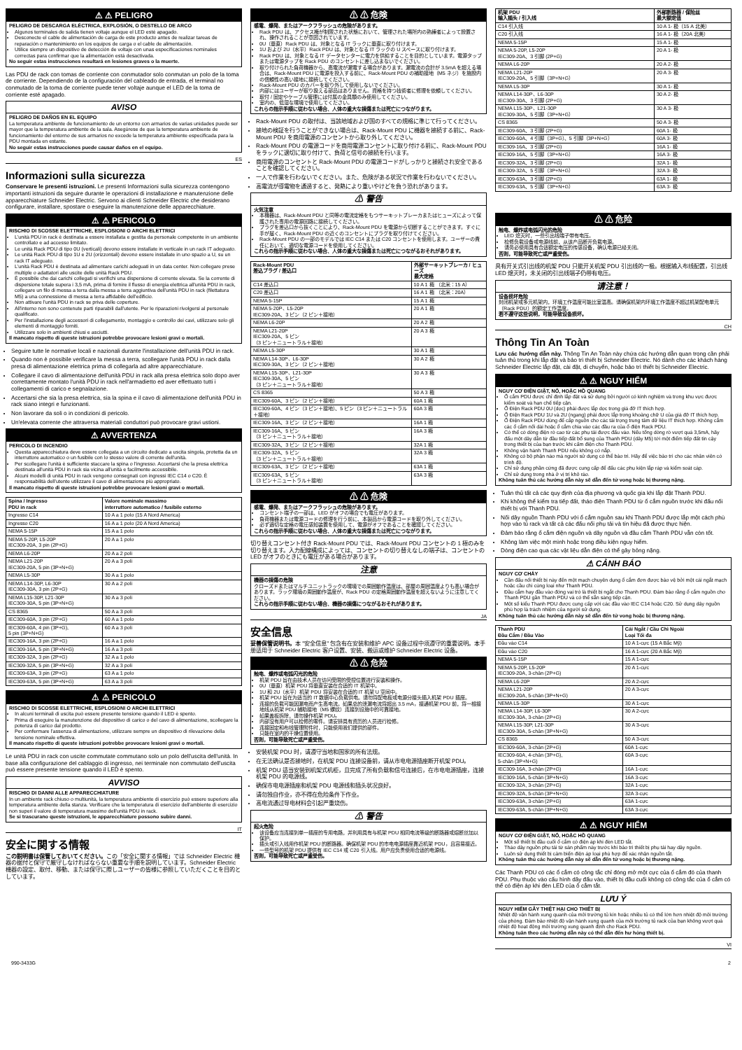⚠ ⚠ PELIGRO
PELIGRO DE DESCARGA ELÉCTRICA, EXPLOSIÓN, O DESTELLO DE ARCO
Algunos terminales de salida tienen voltaje aunque el LED esté apagado.
Desconecte el cable de alimentación de carga de este producto antes de realizar tareas de reparación o mantenimiento en los equipos de carga o el cable de alimentación.
Utilice siempre un dispositivo de detección de voltaje con unas especificaciones nominales correctas para confirmar que la alimentación está desactivada.
No seguir estas instrucciones resultará en lesiones graves o la muerte.
Las PDU de rack con tomas de corriente con conmutador solo conmutan un polo de la toma de corriente. Dependiendo de la configuración del cableado de entrada, el terminal no conmutado de la toma de corriente puede tener voltaje aunque el LED de la toma de corriente esté apagado.
AVISO
PELIGRO DE DAÑOS EN EL EQUIPO
La temperatura ambiente de funcionamiento de un entorno con armarios de varias unidades puede ser mayor que la temperatura ambiente de la sala. Asegúrese de que la temperatura ambiente de funcionamiento del entorno de sus armarios no excede la temperatura ambiente especificada para la PDU montada en estante.
No seguir estas instrucciones puede causar daños en el equipo.
ES
Informazioni sulla sicurezza
Conservare le presenti istruzioni. Le presenti Informazioni sulla sicurezza contengono importanti istruzioni da seguire durante le operazioni di installazione e manutenzione delle apparecchiature Schneider Electric. Servono ai clienti Schneider Electric che desiderano configurare, installare, spostare o eseguire la manutenzione delle apparecchiature.
⚠ ⚠ PERICOLO
RISCHIO DI SCOSSE ELETTRICHE, ESPLOSIONI O ARCHI ELETTRICI
L'unità PDU in rack è destinata a essere installata e gestita da personale competente in un ambiente controllato e ad accesso limitato.
Le unità Rack PDU di tipo 0U (verticali) devono essere installate in verticale in un rack IT adeguato.
Le unità Rack PDU di tipo 1U e 2U (orizzontali) devono essere installate in uno spazio a U, su un rack IT adeguato.
L'unità Rack PDU è destinata ad alimentare carichi adeguati in un data center. Non collegare prese multiple o adattatori alle uscite delle unità Rack PDU.
È possibile che dai carichi collegati si verifichi una dispersione di corrente elevata. Se la corrente di dispersione totale supera i 3,5 mA, prima di fornire il flusso di energia elettrica all'unità PDU in rack, collegare un filo di messa a terra dalla messa a terra aggiuntiva dell'unità PDU in rack (filettatura M5) a una connessione di messa a terra affidabile dell'edificio.
Non attivare l'unità PDU in rack se priva delle coperture.
All'interno non sono contenute parti riparabili dall'utente. Per le riparazioni rivolgersi al personale qualificato.
Per l'installazione degli accessori di collegamento, montaggio e controllo dei cavi, utilizzare solo gli elementi di montaggio forniti.
Utilizzare solo in ambienti chiusi e asciutti.
Il mancato rispetto di queste istruzioni potrebbe provocare lesioni gravi o mortali.
Seguire tutte le normative locali e nazionali durante l'installazione dell'unità PDU in rack.
Quando non è possibile verificare la messa a terra, scollegare l'unità PDU in rack dalla presa di alimentazione elettrica prima di collegarla ad altre apparecchiature.
Collegare il cavo di alimentazione dell'unità PDU in rack alla presa elettrica solo dopo aver correttamente montato l'unità PDU in rack nell'armadietto ed aver effettuato tutti i collegamenti di carico e segnalazione.
Accertarsi che sia la presa elettrica, sia la spina e il cavo di alimentazione dell'unità PDU in rack siano integri e funzionanti.
Non lavorare da soli o in condizioni di pericolo.
Un'elevata corrente che attraversa materiali conduttori può provocare gravi ustioni.
⚠ AVVERTENZA
PERICOLO DI INCENDIO
Questa apparecchiatura deve essere collegata a un circuito dedicato a uscita singola, protetta da un interruttore automatico o un fusibile con lo stesso valore di corrente dell'unità.
Per scollegare l'unità è sufficiente staccare la spina o l'ingresso. Accertarsi che la presa elettrica destinata all'unità PDU in rack sia vicina all'unità e facilmente accessibile.
Alcuni modelli di unità PDU in rack vengono consegnati con ingressi IEC C14 o C20. È responsabilità dell'utente utilizzare il cavo di alimentazione più appropriato.
Il mancato rispetto di queste istruzioni potrebbe provocare lesioni gravi o mortali.
| Spina / Ingresso PDU in rack | Valore nominale massimo interruttore automatico / fusibile esterno |
| --- | --- |
| Ingresso C14 | 10 A a 1 polo (15 A Nord America) |
| Ingresso C20 | 16 A a 1 polo (20 A Nord America) |
| NEMA 5-15P | 15 A a 1 polo |
| NEMA 5-20P, L5-20P IEC309-20A, 3 pin (2P+G) | 20 A a 1 polo |
| NEMA L6-20P | 20 A a 2 poli |
| NEMA L21-20P IEC309-20A, 5 pin (3P+N+G) | 20 A a 3 poli |
| NEMA L5-30P | 30 A a 1 polo |
| NEMA L14-30P, L6-30P IEC309-30A, 3 pin (2P+G) | 30 A a 2 poli |
| NEMA L15-30P, L21-30P IEC309-30A, 5 pin (3P+N+G) | 30 A a 3 poli |
| CS 8365 | 50 A a 3 poli |
| IEC309-60A, 3 pin (2P+G) | 60 A a 1 polo |
| IEC309-60A, 4 pin (3P+G), 5 pin (3P+N+G) | 60 A a 3 poli |
| IEC309-16A, 3 pin (2P+G) | 16 A a 1 polo |
| IEC309-16A, 5 pin (3P+N+G) | 16 A a 3 poli |
| IEC309-32A, 3 pin (2P+G) | 32 A a 1 polo |
| IEC309-32A, 5 pin (3P+N+G) | 32 A a 3 poli |
| IEC309-63A, 3 pin (2P+G) | 63 A a 1 polo |
| IEC309-63A, 5 pin (3P+N+G) | 63 A a 3 poli |
⚠ ⚠ PERICOLO
RISCHIO DI SCOSSE ELETTRICHE, ESPLOSIONI O ARCHI ELETTRICI
In alcuni terminali di uscita può essere presente tensione quando il LED è spento.
Prima di eseguire la manutenzione del dispositivo di carico o del cavo di alimentazione, scollegare la potenza di carico dal prodotto.
Per confermare l'assenza di alimentazione, utilizzare sempre un dispositivo di rilevazione della tensione nominale effettiva.
Il mancato rispetto di queste istruzioni potrebbe provocare lesioni gravi o mortali.
Le unità PDU in rack con uscite commutate commutano solo un polo dell'uscita dell'unità. In base alla configurazione del cablaggio di ingresso, nei terminale non commutato dell'uscita può essere presente tensione quando il LED è spento.
AVVISO
RISCHIO DI DANNI ALLE APPARECCHIATURE
In un ambiente rack chiuso o multiunità, la temperatura ambiente di esercizio può essere superiore alla temperatura ambiente della stanza. Verificare che la temperatura di esercizio dell'ambiente di esercizio non superi il valore di temperatura massimo dell'unità PDU in rack.
Se si trascurano queste istruzioni, le apparecchiature possono subire danni.
IT
安全に関する情報
この説明書は保管しておいてください。この「安全に関する情報」では Schneider Electric 機器の据付と保守で厳守しなければならない重要な手順を説明しています。Schneider Electric 機器の設定、取付、移動、または保守に際しユーザーの皆様に参照していただくことを目的としています。
⚠ ⚠ 危険
感電、爆発、またはアークフラッシュの危険があります。
Rack PDU は、アクセス権が制限された状態において、管理された場所内の熟練者によって設置され、操作されることが意図されています。
0U（垂直）Rack PDU は、対象となる IT ラックに垂直に取り付けます。
1U および 2U（水平）Rack PDU は、対象となる IT ラックの U スペースに取り付けます。
Rack PDU は、対象となる IT データセンターに電力を供給することを目的としています。電源タップまたは電源タップを Rack PDU のコンセントに差し込まないでください。
取り付けられた負荷機器から、高電流が漏電する場合があります。漏電流の合計が 3.5mA を超える場合は、Rack-Mount PDU に電源を投入する前に、Rack-Mount PDU の補助接地（M5 ネジ）を施設内の信頼性の高い接地に接続してください。
Rack-Mount PDU のカバーを取り外して使用しないでください。
内部にはユーザーが取り扱える部品はありません。資格を持つ技術者に修理を依頼してください。
取付 / 固定やケーブル管理には付属の金具類のみ使用してください。
室内の、低湿な環境で使用してください。
これらの指示手順に従わない場合、人体の重大な損傷または死亡につながります。
Rack-Mount PDU の取付は、当該地域および国のすべての規格に準じて行ってください。
接地の検証を行うことができない場合は、Rack-Mount PDU に機器を接続する前に、Rack-Mount PDU を商用電源のコンセントから取り外してください。
Rack-Mount PDU の電源コードを商用電源コンセントに取り付ける前に、Rack-Mount PDU をラックに適切に取り付けて、負荷と信号の接続を行います。
商用電源のコンセントと Rack-Mount PDU の電源コードがしっかりと接続され安全であることを確認してください。
一人で作業を行わないでください。また、危険がある状況で作業を行わないでください。
高電流が導電物を通過すると、発熱により重いやけどを負う恐れがあります。
⚠ 警告
火気注意
本機器は、Rack-Mount PDU と同等の電流定格をもつサーキットブレーカまたはヒューズによって保護された専用の電源回路に接続してください。
プラグを差込口から抜くことにより、Rack-Mount PDU を電源から切断することができます。すぐに手が届く、Rack-Mount PDU の近くのコンセントにプラグを取り付けてください。
Rack-Mount PDU の一部のモデルでは IEC C14 または C20 コンセントを使用します。ユーザーの責任において、適切な電源コードを使用してください。
これらの指示手順に従わない場合、人体の重大な損傷または死亡につながるおそれがあります。
| Rack-Mount PDU 差込プラグ / 差込口 | 外部サーキットブレーカ / ヒューズ 最大定格 |
| --- | --- |
| C14 差込口 | 10 A 1 極 （北米：15 A） |
| C20 差込口 | 16 A 1 極 （北米：20A） |
| NEMA 5-15P | 15 A 1 極 |
| NEMA 5-20P、L5-20P IEC309-20A、3 ピン（2 ピン＋接地） | 20 A 1 極 |
| NEMA L6-20P | 20 A 2 極 |
| NEMA L21-20P IEC309-20A、5 ピン （3 ピン＋ニュートラル＋接地） | 20 A 3 極 |
| NEMA L5-30P | 30 A 1 極 |
| NEMA L14-30P、L6-30P IEC309-30A、3 ピン（2 ピン＋接地） | 30 A 2 極 |
| NEMA L15-30P、L21-30P IEC309-30A、5 ピン （3 ピン＋ニュートラル＋接地） | 30 A 3 極 |
| CS 8365 | 50 A 3 極 |
| IEC309-60A、3 ピン（2 ピン＋接地） | 60A 1 極 |
| IEC309-60A、4 ピン（3 ピン＋接地）、5 ピン（3 ピン＋ニュートラル＋接地） | 60A 3 極 |
| IEC309-16A、3 ピン（2 ピン＋接地） | 16A 1 極 |
| IEC309-16A、5 ピン （3 ピン＋ニュートラル＋接地） | 16A 3 極 |
| IEC309-32A、3 ピン（2 ピン＋接地） | 32A 1 極 |
| IEC309-32A、5 ピン （3 ピン＋ニュートラル＋接地） | 32A 3 極 |
| IEC309-63A、3 ピン（2 ピン＋接地） | 63A 1 極 |
| IEC309-63A、5 ピン （3 ピン＋ニュートラル＋接地） | 63A 3 極 |
⚠ ⚠ 危険
感電、爆発、またはアークフラッシュの危険があります。
コンセント端子の一部は、LED がオフの場合でも電圧があります。
負荷機器または電源コードの修理を行う前に、本製品から電源コードを取り外してください。
必ず適切な定格の電圧感知装置を使用して、電源がオフであることを確認してください。
これらの指示手順に従わない場合、人体の重大な損傷または死亡につながります。
切り替えコンセント付き Rack-Mount PDU では、Rack-Mount PDU コンセントの 1 極のみを切り替えます。入力配線構成によっては、コンセントの切り替えなしの端子は、コンセントの LED がオフのときにも電圧がある場合があります。
注意
機器の損傷の危険
クローズドまたはマルチユニットラックの環境での周囲動作温度は、部屋の周囲温度よりも高い場合があります。ラック環境の周囲動作温度が、Rack PDU の定格周囲動作温度を超えないように注意してください。
これらの指示手順に従わない場合、機器の損傷につながるおそれがあります。
JA
安全信息
妥善保管说明书。本 "安全信息" 包含有在安装和维护 APC 设备过程中须遵守的重要说明。本手册适用于 Schneider Electric 客户设置、安装、搬运或维护 Schneider Electric 设备。
⚠ ⚠ 危险
触电、爆炸或电弧闪光的危险
机架 PDU 旨在由技术人员在访问受限的受控位置进行安装和操作。
0U（垂直）机架 PDU 将垂直安装在合适的 IT 机架中。
1U 和 2U（水平）机架 PDU 将安装在合适的 IT 机架 U 空间中。
机架 PDU 旨在为适当的 IT 数据中心负载供电。请勿将配电板或电源分接头插入机架 PDU 插座。
连接的负载可能因漏电而产生高电流。如果总的泄漏电流将超出 3.5 mA，接通机架 PDU 前，将一根接地线从机架 PDU 辅助接地（M5 螺纹）连接到设施中的可靠接地。
如果盖板拆除，请勿操作机架 PDU。
内部没有用户可以检修的零件。请安排具有资历的人员进行检修。
连接固定和布线管理附件时，只能使用我们提供的部件。
只能在室内的干燥位置使用。
否则，可能导致死亡或严重受伤。
安装机架 PDU 时，请遵守当地和国家的所有法规。
在无法确认是否接地时，在机架 PDU 连接设备前，请从市电电源插座断开机架 PDU。
机架 PDU 适当安装到机架式机柜，且完成了所有负载和信号连接后，在市电电源插座，连接机架 PDU 的电源线。
确保市电电源插座和机架 PDU 电源线和插头状况良好。
请勿独自作业，亦不得在危险条件下作业。
高电流通过导电材料会引起严重烧伤。
⚠ 警告
起火危险
该设备应当连接到单一插座的专用电路，并利用具有与机架 PDU 相同电流等级的断路器或熔断丝加以保护。
插头或引入线用作机架 PDU 的断路器。确保机架 PDU 的市电电源插座靠近机架 PDU，且容易接近。
一些型号的机架 PDU 提供有 IEC C14 或 C20 引入线。用户应负责使用合适的电源线。
否则，可能导致死亡或严重受伤。
| 机架 PDU 输入插头 / 引入线 | 外部断路器 / 保险丝 最大额定值 |
| --- | --- |
| C14 引入线 | 10 A 1- 极（15 A 北美） |
| C20 引入线 | 16 A 1- 极（20A 北美） |
| NEMA 5-15P | 15 A 1- 极 |
| NEMA 5-20P, L5-20P IEC309-20A、3 引脚 (2P+G) | 20 A 1- 极 |
| NEMA L6-20P | 20 A 2- 极 |
| NEMA L21-20P IEC309-20A、5 引脚（3P+N+G） | 20 A 3- 极 |
| NEMA L5-30P | 30 A 1- 极 |
| NEMA L14-30P、L6-30P IEC309-30A、3 引脚 (2P+G) | 30 A 2- 极 |
| NEMA L15-30P、L21-30P IEC309-30A、5 引脚（3P+N+G） | 30 A 3- 极 |
| CS 8365 | 50 A 3- 极 |
| IEC309-60A、3 引脚 (2P+G) | 60A 1- 极 |
| IEC309-60A、4 引脚（3P+G）、5 引脚（3P+N+G） | 60A 3- 极 |
| IEC309-16A、3 引脚 (2P+G) | 16A 1- 极 |
| IEC309-16A、5 引脚（3P+N+G） | 16A 3- 极 |
| IEC309-32A、3 引脚 (2P+G) | 32A 1- 极 |
| IEC309-32A、5 引脚（3P+N+G） | 32A 3- 极 |
| IEC309-63A、3 引脚 (2P+G) | 63A 1- 极 |
| IEC309-63A、5 引脚（3P+N+G） | 63A 3- 极 |
⚠ ⚠ 危险
触电、爆炸或电弧闪光的危险
LED 熄灭时，一些引出线端子带有电压。
检修负载设备或电源线前，从该产品断开负载电源。
请务必使用具有合适额定电压的传感设备，确认电源已经关闭。
否则，可能导致死亡或严重受伤。
具有开关式引出线的机架 PDU 只能开关机架 PDU 引出线的一极。根据输入布线配置，引出线 LED 熄灭时，未关闭的引出线端子仍带有电压。
请注意！
设备损坏危险
封闭机架或多元机架内，环境工作温度可能比室温高。请确保机架内环境工作温度不超过机架配电单元（Rack PDU）的额定工作温度。
若不遵守这些说明，可能导致设备损坏。
CH
Thông Tin An Toàn
Lưu các hướng dẫn này. Thông Tin An Toàn này chứa các hướng dẫn quan trọng cần phải tuân thủ trong khi lắp đặt và bảo trì thiết bị Schneider Electric. Nó dành cho các khách hàng Schneider Electric lắp đặt, cài đặt, di chuyển, hoặc bảo trì thiết bị Schneider Electric.
⚠ ⚠ NGUY HIỂM
NGUY CƠ ĐIỆN GIẬT, NỔ, HOẶC HỒ QUANG
Ổ cắm PDU được chỉ định lắp đặt và sử dụng bởi người có kinh nghiệm và trong khu vực được kiểm soát và hạn chế tiếp cận.
Ổ Điện Rack PDU 0U (dọc) phải được lắp dọc trong giá đỡ IT thích hợp.
Ổ Điện Rack PDU 1U và 2U (ngang) phải được lắp trong khoảng chữ U của giá đỡ IT thích hợp.
Ổ Điện Rack PDU dùng để cấp nguồn cho các tải trọng trung tâm dữ liệu IT thích hợp. Không cắm các ổ cắm nối dài hoặc ổ cắm chia vào các đầu ra của ổ điện Rack PDU.
Có thể có dòng điện rò cao từ các phụ tải được đấu vào. Nếu tổng dòng rò vượt quá 3,5mA, hãy đấu một dây dẫn từ đầu tiếp đất bổ sung của Thanh PDU (dây M5) tới một điểm tiếp đất tin cậy trong thiết bị của bạn trước khi cấm điện cho Thanh PDU.
Không vận hành Thanh PDU nếu không có nắp.
Không có bộ phận nào mà người sử dụng có thể bảo trì. Hãy để việc bảo trì cho các nhân viên có trình độ.
Chỉ sử dụng phần cứng đã được cung cấp để đấu các phụ kiện lắp ráp và kiểm soát cáp.
Chỉ sử dụng trong nhà ở vị trí khô ráo.
Không tuân thủ các hướng dẫn này sẽ dẫn đến tử vong hoặc bị thương nặng.
Tuân thủ tất cả các quy định của địa phương và quốc gia khi lắp đặt Thanh PDU.
Khi không thể kiểm tra tiếp đất, tháo điện Thanh PDU từ ổ cắm nguồn trước khi đấu nối thiết bị với Thanh PDU.
Nối dây nguồn Thanh PDU với ổ cắm nguồn sau khi Thanh PDU được lắp một cách phù hợp vào tủ rack và tất cả các đấu nối phụ tải và tín hiệu đã được thực hiện.
Đảm bảo rằng ổ cắm điện nguồn và dây nguồn và đầu cắm Thanh PDU vẫn còn tốt.
Không làm việc một mình hoặc trong điều kiện nguy hiểm.
Dòng điện cao qua các vật liệu dẫn điện có thể gây bỏng nặng.
⚠ CẢNH BÁO
NGUY CƠ CHÁY
Cần đấu nối thiết bị này đến một mạch chuyên dụng ổ cắm đơn được bảo vệ bởi một cái ngắt mạch hoặc cầu chì cùng loại như Thanh PDU.
Đầu cắm hay đầu vào đóng vai trò là thiết bị ngắt cho Thanh PDU. Đảm bảo rằng ổ cắm nguồn cho Thanh PDU gần Thanh PDU và có thể sẵn sàng tiếp cận.
Một số kiểu Thanh PDU được cung cấp với các đầu vào IEC C14 hoặc C20. Sử dụng dây nguồn phù hợp là trách nhiệm của người sử dụng.
Không tuân thủ các hướng dẫn này sẽ dẫn đến tử vong hoặc bị thương nặng.
| Thanh PDU Đầu Cắm / Đầu Vào | Cái Ngắt / Cầu Chì Ngoài Loại Tối đa |
| --- | --- |
| Đầu vào C14 | 10 A 1-cực (15 A Bắc Mỹ) |
| Đầu vào C20 | 16 A 1-cực (20 A Bắc Mỹ) |
| NEMA 5-15P | 15 A 1-cực |
| NEMA 5-20P, L5-20P IEC309-20A, 3-chân (2P+G) | 20 A 1-cực |
| NEMA L6-20P | 20 A 2-cực |
| NEMA L21-20P IEC309-20A, 5-chân (3P+N+G) | 20 A 3-cực |
| NEMA L5-30P | 30 A 1-cực |
| NEMA L14-30P, L6-30P IEC309-30A, 3-chân (2P+G) | 30 A 2-cực |
| NEMA L15-30P, L21-30P IEC309-30A, 5-chân (3P+N+G) | 30 A 3-cực |
| CS 8365 | 50 A 3-cực |
| IEC309-60A, 3-chân (2P+G) | 60A 1-cực |
| IEC309-60A, 4-chân (3P+G), 5-chân (3P+N+G) | 60A 3-cực |
| IEC309-16A, 3-chân (2P+G) | 16A 1-cực |
| IEC309-16A, 5-chân (3P+N+G) | 16A 3-cực |
| IEC309-32A, 3-chân (2P+G) | 32A 1-cực |
| IEC309-32A, 5-chân (3P+N+G) | 32A 3-cực |
| IEC309-63A, 3-chân (2P+G) | 63A 1-cực |
| IEC309-63A, 5-chân (3P+N+G) | 63A 3-cực |
⚠ ⚠ NGUY HIỂM
NGUY CƠ ĐIỆN GIẬT, NỔ, HOẶC HỒ QUANG
Một số thiết bị đầu cuối ổ cắm có điện áp khi đèn LED tắt.
Tháo dây nguồn phụ tải từ sản phẩm này trước khi bảo trì thiết bị phụ tải hay dây nguồn.
Luôn sử dụng thiết bị cảm biến điện áp loại phù hợp để xác nhận nguồn tắt.
Không tuân thủ các hướng dẫn này sẽ dẫn đến tử vong hoặc bị thương nặng.
Các Thanh PDU có các ổ cắm có công tắc chỉ đóng mở một cực của ổ cắm đó của thanh PDU. Phụ thuộc vào cấu hình dây đấu vào, thiết bị đầu cuối không có công tắc của ổ cắm có thể có điện áp khi đèn LED của ổ cắm tắt.
LƯU Ý
NGUY HIỂM GÂY THIỆT HẠI CHO THIẾT BỊ
Nhiệt độ vận hành xung quanh của môi trường tủ kín hoặc nhiều tủ có thể lớn hơn nhiệt độ môi trường của phòng. Đảm bảo nhiệt độ vận hành xung quanh của môi trường tủ rack của bạn không vượt quá nhiệt độ hoạt động môi trường xung quanh định cho Rack PDU.
Không tuân theo các hướng dẫn này có thể dẫn đến hư hỏng thiết bị.
VI
990-3433G 2